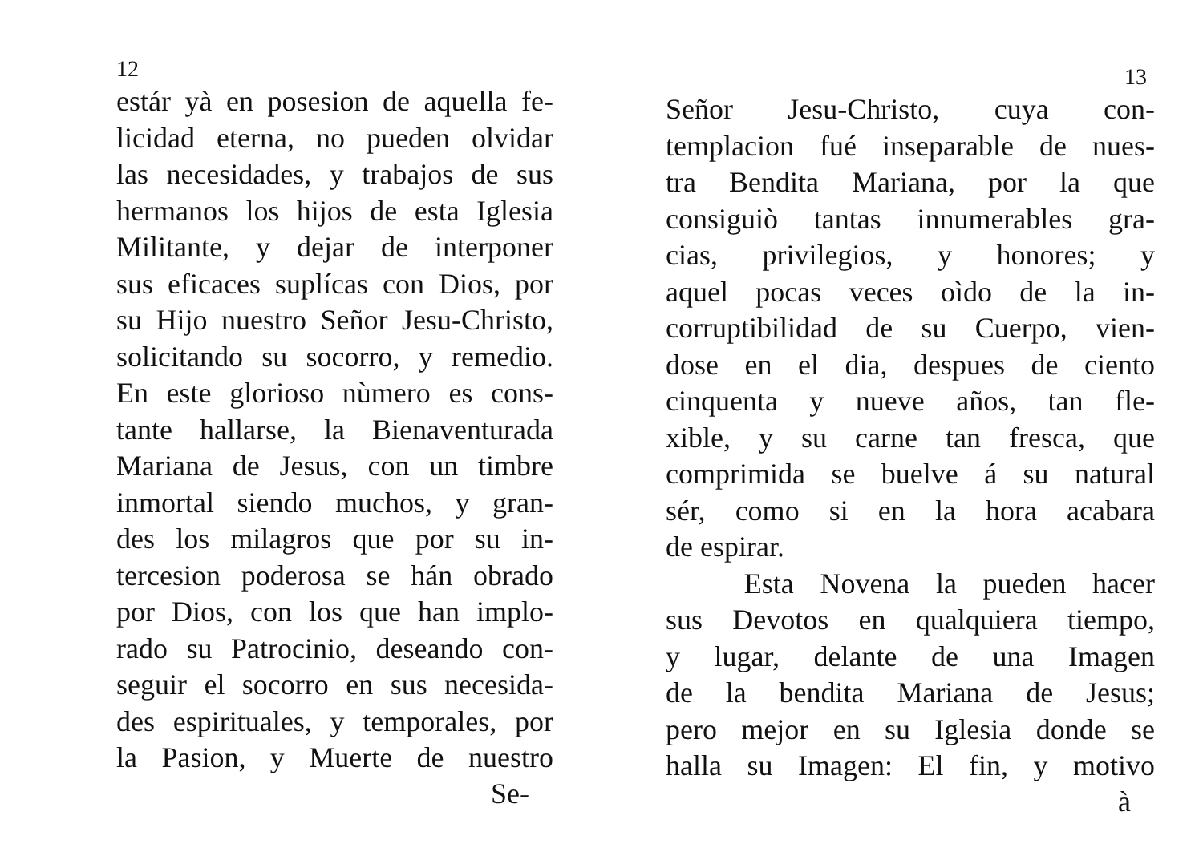12
estár yà en posesion de aquella fe-
licidad eterna, no pueden olvidar
las necesidades, y trabajos de sus
hermanos los hijos de esta Iglesia
Militante, y dejar de interponer
sus eficaces suplícas con Dios, por
su Hijo nuestro Señor Jesu-Christo,
solicitando su socorro, y remedio.
En este glorioso nùmero es cons-
tante hallarse, la Bienaventurada
Mariana de Jesus, con un timbre
inmortal siendo muchos, y gran-
des los milagros que por su in-
tercesion poderosa se hán obrado
por Dios, con los que han implo-
rado su Patrocinio, deseando con-
seguir el socorro en sus necesida-
des espirituales, y temporales, por
la Pasion, y Muerte de nuestro
Se-
13
Señor Jesu-Christo, cuya con-
templacion fué inseparable de nues-
tra Bendita Mariana, por la que
consiguiò tantas innumerables gra-
cias, privilegios, y honores; y
aquel pocas veces oìdo de la in-
corruptibilidad de su Cuerpo, vien-
dose en el dia, despues de ciento
cinquenta y nueve años, tan fle-
xible, y su carne tan fresca, que
comprimida se buelve á su natural
sér, como si en la hora acabara
de espirar.
Esta Novena la pueden hacer
sus Devotos en qualquiera tiempo,
y lugar, delante de una Imagen
de la bendita Mariana de Jesus;
pero mejor en su Iglesia donde se
halla su Imagen: El fin, y motivo
à